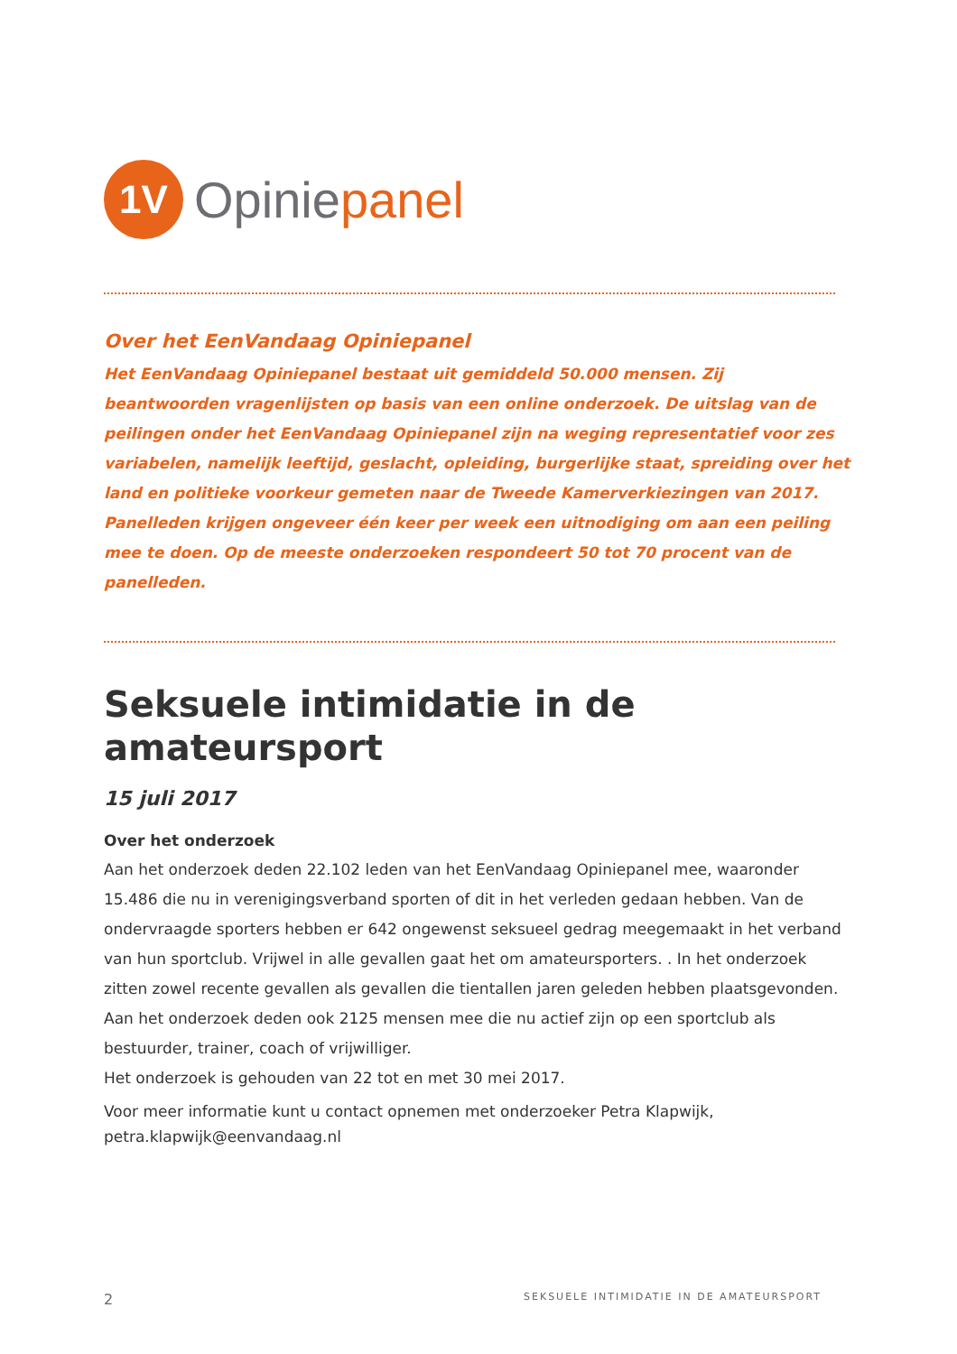1V
Opiniepanel
Over het EenVandaag Opiniepanel
Het EenVandaag Opiniepanel bestaat uit gemiddeld 50.000 mensen. Zij beantwoorden vragenlijsten op basis van een online onderzoek. De uitslag van de peilingen onder het EenVandaag Opiniepanel zijn na weging representatief voor zes variabelen, namelijk leeftijd, geslacht, opleiding, burgerlijke staat, spreiding over het land en politieke voorkeur gemeten naar de Tweede Kamerverkiezingen van 2017. Panelleden krijgen ongeveer één keer per week een uitnodiging om aan een peiling mee te doen. Op de meeste onderzoeken respondeert 50 tot 70 procent van de panelleden.
Seksuele intimidatie in de amateursport
15 juli 2017
Over het onderzoek
Aan het onderzoek deden 22.102 leden van het EenVandaag Opiniepanel mee, waaronder 15.486 die nu in verenigingsverband sporten of dit in het verleden gedaan hebben. Van de ondervraagde sporters hebben er 642 ongewenst seksueel gedrag meegemaakt in het verband van hun sportclub. Vrijwel in alle gevallen gaat het om amateursporters. . In het onderzoek zitten zowel recente gevallen als gevallen die tientallen jaren geleden hebben plaatsgevonden.
Aan het onderzoek deden ook 2125 mensen mee die nu actief zijn op een sportclub als bestuurder, trainer, coach of vrijwilliger.
Het onderzoek is gehouden van 22 tot en met 30 mei 2017.
Voor meer informatie kunt u contact opnemen met onderzoeker Petra Klapwijk, petra.klapwijk@eenvandaag.nl
2 SEKSUELE INTIMIDATIE IN DE AMATEURSPORT